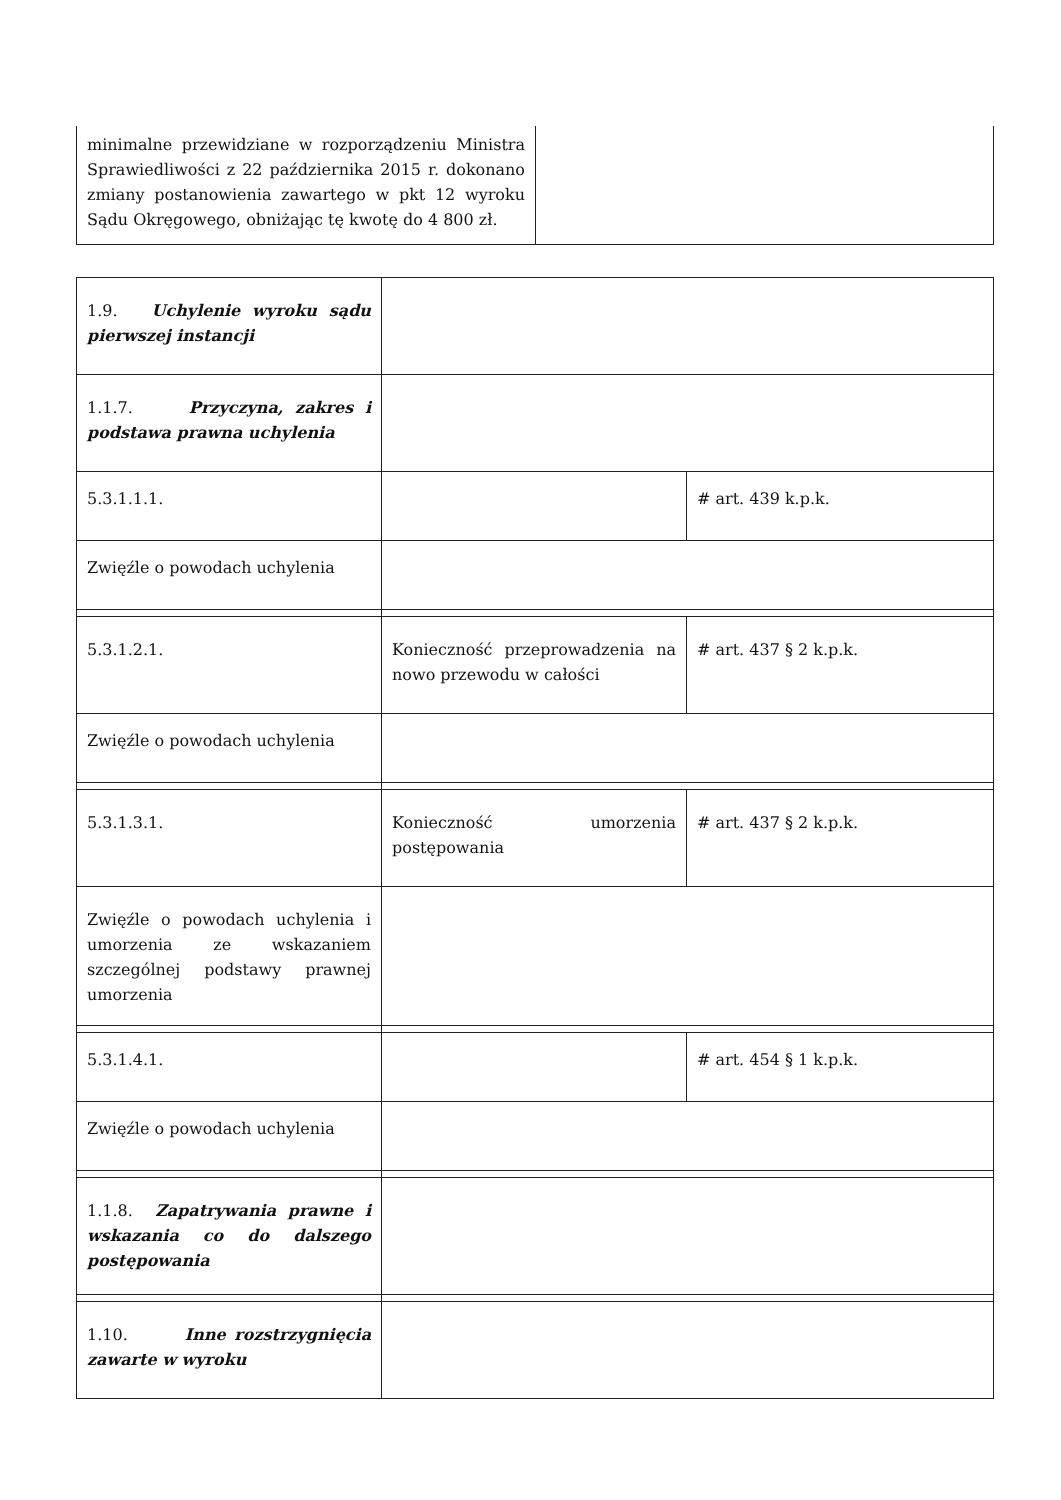| minimalne przewidziane w rozporządzeniu Ministra Sprawiedliwości z 22 października 2015 r. dokonano zmiany postanowienia zawartego w pkt 12 wyroku Sądu Okręgowego, obniżając tę kwotę do 4 800 zł. | |
| 1.9. Uchylenie wyroku sądu pierwszej instancji | | |
| 1.1.7. Przyczyna, zakres i podstawa prawna uchylenia | | |
| 5.3.1.1.1. | | # art. 439 k.p.k. |
| Zwięźle o powodach uchylenia | | |
| 5.3.1.2.1. | Konieczność przeprowadzenia na nowo przewodu w całości | # art. 437 § 2 k.p.k. |
| Zwięźle o powodach uchylenia | | |
| 5.3.1.3.1. | Konieczność umorzenia postępowania | # art. 437 § 2 k.p.k. |
| Zwięźle o powodach uchylenia i umorzenia ze wskazaniem szczególnej podstawy prawnej umorzenia | | |
| 5.3.1.4.1. | | # art. 454 § 1 k.p.k. |
| Zwięźle o powodach uchylenia | | |
| 1.1.8. Zapatrywania prawne i wskazania co do dalszego postępowania | | |
| 1.10. Inne rozstrzygnięcia zawarte w wyroku | | |